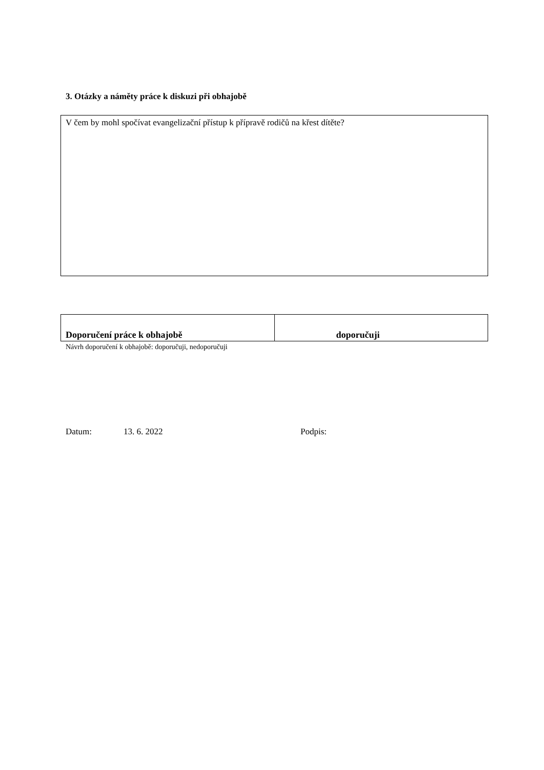3. Otázky a náměty práce k diskuzi při obhajobě
V čem by mohl spočívat evangelizační přístup k přípravě rodičů na křest dítěte?
| Doporučení práce k obhajobě | doporučuji |
Návrh doporučení k obhajobě: doporučuji, nedoporučuji
Datum: 13. 6. 2022 Podpis: